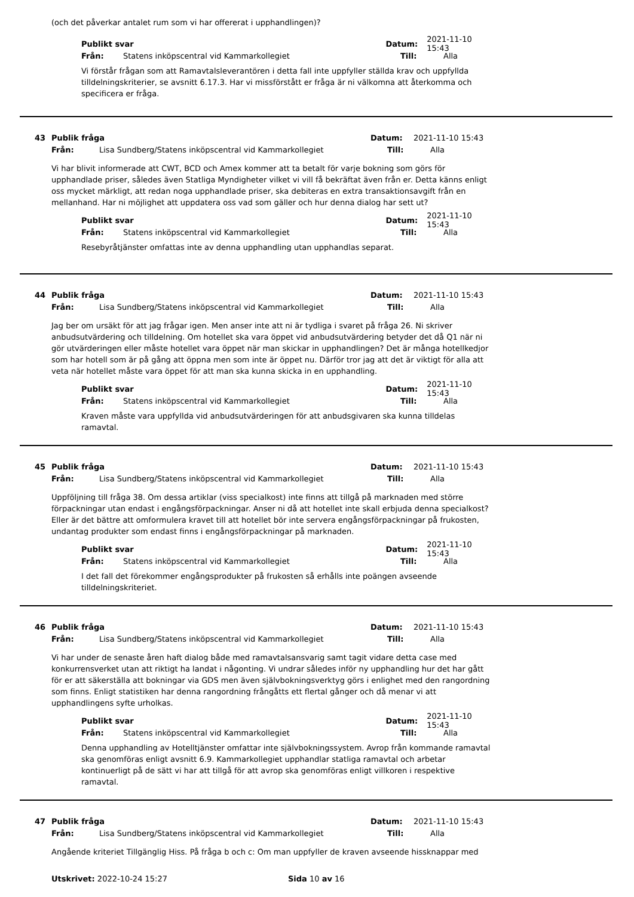(och det påverkar antalet rum som vi har offererat i upphandlingen)?
Publikt svar Datum: 2021-11-10 15:43
Från: Statens inköpscentral vid Kammarkollegiet Till: Alla
Vi förstår frågan som att Ramavtalsleverantören i detta fall inte uppfyller ställda krav och uppfyllda tilldelningskriterier, se avsnitt 6.17.3. Har vi missförstått er fråga är ni välkomna att återkomma och specificera er fråga.
43 Publik fråga Datum: 2021-11-10 15:43
Från: Lisa Sundberg/Statens inköpscentral vid Kammarkollegiet Till: Alla
Vi har blivit informerade att CWT, BCD och Amex kommer att ta betalt för varje bokning som görs för upphandlade priser, således även Statliga Myndigheter vilket vi vill få bekräftat även från er. Detta känns enligt oss mycket märkligt, att redan noga upphandlade priser, ska debiteras en extra transaktionsavgift från en mellanhand. Har ni möjlighet att uppdatera oss vad som gäller och hur denna dialog har sett ut?
Publikt svar Datum: 2021-11-10 15:43
Från: Statens inköpscentral vid Kammarkollegiet Till: Alla
Resebyråtjänster omfattas inte av denna upphandling utan upphandlas separat.
44 Publik fråga Datum: 2021-11-10 15:43
Från: Lisa Sundberg/Statens inköpscentral vid Kammarkollegiet Till: Alla
Jag ber om ursäkt för att jag frågar igen. Men anser inte att ni är tydliga i svaret på fråga 26. Ni skriver anbudsutvärdering och tilldelning. Om hotellet ska vara öppet vid anbudsutvärdering betyder det då Q1 när ni gör utvärderingen eller måste hotellet vara öppet när man skickar in upphandlingen? Det är många hotellkedjor som har hotell som är på gång att öppna men som inte är öppet nu. Därför tror jag att det är viktigt för alla att veta när hotellet måste vara öppet för att man ska kunna skicka in en upphandling.
Publikt svar Datum: 2021-11-10 15:43
Från: Statens inköpscentral vid Kammarkollegiet Till: Alla
Kraven måste vara uppfyllda vid anbudsutvärderingen för att anbudsgivaren ska kunna tilldelas ramavtal.
45 Publik fråga Datum: 2021-11-10 15:43
Från: Lisa Sundberg/Statens inköpscentral vid Kammarkollegiet Till: Alla
Uppföljning till fråga 38. Om dessa artiklar (viss specialkost) inte finns att tillgå på marknaden med större förpackningar utan endast i engångsförpackningar. Anser ni då att hotellet inte skall erbjuda denna specialkost? Eller är det bättre att omformulera kravet till att hotellet bör inte servera engångsförpackningar på frukosten, undantag produkter som endast finns i engångsförpackningar på marknaden.
Publikt svar Datum: 2021-11-10 15:43
Från: Statens inköpscentral vid Kammarkollegiet Till: Alla
I det fall det förekommer engångsprodukter på frukosten så erhålls inte poängen avseende tilldelningskriteriet.
46 Publik fråga Datum: 2021-11-10 15:43
Från: Lisa Sundberg/Statens inköpscentral vid Kammarkollegiet Till: Alla
Vi har under de senaste åren haft dialog både med ramavtalsansvarig samt tagit vidare detta case med konkurrensverket utan att riktigt ha landat i någonting. Vi undrar således inför ny upphandling hur det har gått för er att säkerställa att bokningar via GDS men även självbokningsverktyg görs i enlighet med den rangordning som finns. Enligt statistiken har denna rangordning frångåtts ett flertal gånger och då menar vi att upphandlingens syfte urholkas.
Publikt svar Datum: 2021-11-10 15:43
Från: Statens inköpscentral vid Kammarkollegiet Till: Alla
Denna upphandling av Hotelltjänster omfattar inte självbokningssystem. Avrop från kommande ramavtal ska genomföras enligt avsnitt 6.9. Kammarkollegiet upphandlar statliga ramavtal och arbetar kontinuerligt på de sätt vi har att tillgå för att avrop ska genomföras enligt villkoren i respektive ramavtal.
47 Publik fråga Datum: 2021-11-10 15:43
Från: Lisa Sundberg/Statens inköpscentral vid Kammarkollegiet Till: Alla
Angående kriteriet Tillgänglig Hiss. På fråga b och c: Om man uppfyller de kraven avseende hissknappar med
Utskrivet: 2022-10-24 15:27 Sida 10 av 16